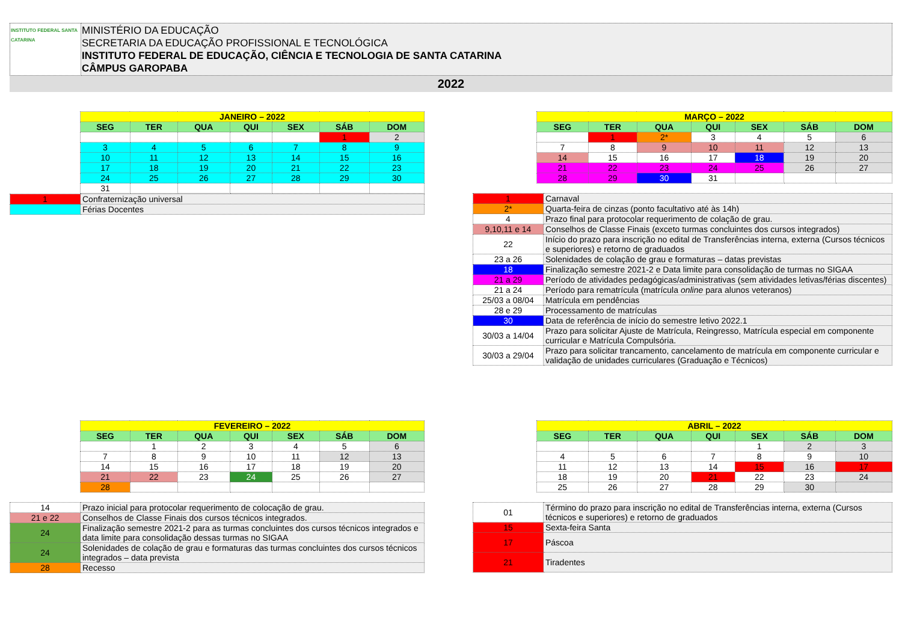| INSTITUTO FEDERAL SANTA CATARINA | MINISTÉRIO DA EDUCAÇÃO SECRETARIA DA EDUCAÇÃO PROFISSIONAL E TECNOLÓGICA INSTITUTO FEDERAL DE EDUCAÇÃO, CIÊNCIA E TECNOLOGIA DE SANTA CATARINA CÂMPUS GAROPABA |
2022
| JANEIRO – 2022 | | | | | | |
| SEG | TER | QUA | QUI | SEX | SÁB | DOM |
| | | | | | 1 | 2 |
| 3 | 4 | 5 | 6 | 7 | 8 | 9 |
| 10 | 11 | 12 | 13 | 14 | 15 | 16 |
| 17 | 18 | 19 | 20 | 21 | 22 | 23 |
| 24 | 25 | 26 | 27 | 28 | 29 | 30 |
| 31 | | | | | | |
| 1 | Confraternização universal |
| | Férias Docentes |
| MARÇO – 2022 | | | | | | |
| SEG | TER | QUA | QUI | SEX | SÁB | DOM |
| | 1 | 2* | 3 | 4 | 5 | 6 |
| 7 | 8 | 9 | 10 | 11 | 12 | 13 |
| 14 | 15 | 16 | 17 | 18 | 19 | 20 |
| 21 | 22 | 23 | 24 | 25 | 26 | 27 |
| 28 | 29 | 30 | 31 | | | |
| 1 | Carnaval |
| 2* | Quarta-feira de cinzas (ponto facultativo até às 14h) |
| 4 | Prazo final para protocolar requerimento de colação de grau. |
| 9,10,11 e 14 | Conselhos de Classe Finais (exceto turmas concluintes dos cursos integrados) |
| 22 | Início do prazo para inscrição no edital de Transferências interna, externa (Cursos técnicos e superiores) e retorno de graduados |
| 23 a 26 | Solenidades de colação de grau e formaturas – datas previstas |
| 18 | Finalização semestre 2021-2 e Data limite para consolidação de turmas no SIGAA |
| 21 a 29 | Período de atividades pedagógicas/administrativas (sem atividades letivas/férias discentes) |
| 21 a 24 | Período para rematrícula (matrícula online para alunos veteranos) |
| 25/03 a 08/04 | Matrícula em pendências |
| 28 e 29 | Processamento de matrículas |
| 30 | Data de referência de início do semestre letivo 2022.1 |
| 30/03 a 14/04 | Prazo para solicitar Ajuste de Matrícula, Reingresso, Matrícula especial em componente curricular e Matrícula Compulsória. |
| 30/03 a 29/04 | Prazo para solicitar trancamento, cancelamento de matrícula em componente curricular e validação de unidades curriculares (Graduação e Técnicos) |
| FEVEREIRO – 2022 | | | | | | |
| SEG | TER | QUA | QUI | SEX | SÁB | DOM |
| | 1 | 2 | 3 | 4 | 5 | 6 |
| 7 | 8 | 9 | 10 | 11 | 12 | 13 |
| 14 | 15 | 16 | 17 | 18 | 19 | 20 |
| 21 | 22 | 23 | 24 | 25 | 26 | 27 |
| 28 | | | | | | |
| 14 | Prazo inicial para protocolar requerimento de colocação de grau. |
| 21 e 22 | Conselhos de Classe Finais dos cursos técnicos integrados. |
| 24 | Finalização semestre 2021-2 para as turmas concluintes dos cursos técnicos integrados e data limite para consolidação dessas turmas no SIGAA |
| 24 | Solenidades de colação de grau e formaturas das turmas concluintes dos cursos técnicos integrados – data prevista |
| 28 | Recesso |
| ABRIL – 2022 | | | | | | |
| SEG | TER | QUA | QUI | SEX | SÁB | DOM |
| | | | | 1 | 2 | 3 |
| 4 | 5 | 6 | 7 | 8 | 9 | 10 |
| 11 | 12 | 13 | 14 | 15 | 16 | 17 |
| 18 | 19 | 20 | 21 | 22 | 23 | 24 |
| 25 | 26 | 27 | 28 | 29 | 30 | |
| 01 | Término do prazo para inscrição no edital de Transferências interna, externa (Cursos técnicos e superiores) e retorno de graduados |
| 15 | Sexta-feira Santa |
| 17 | Páscoa |
| 21 | Tiradentes |